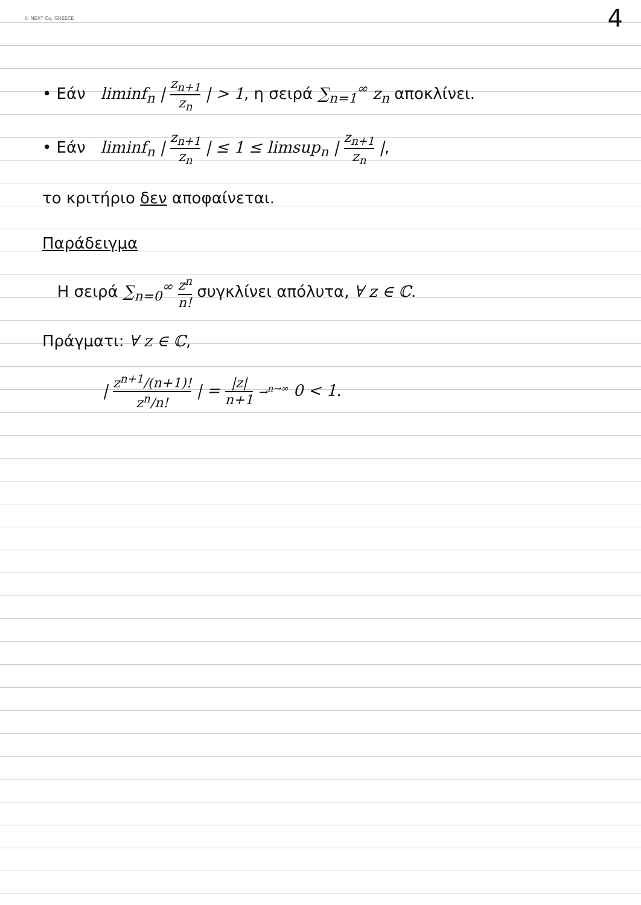© NEXT Co, GREECE 4
• Εάν liminf<sub>n</sub> | z<sub>n+1</sub> z<sub>n</sub> | > 1, η σειρά ∑<sub>n=1</sub><sup>∞</sup> z<sub>n</sub> αποκλίνει.
• Εάν liminf<sub>n</sub> | z<sub>n+1</sub> z<sub>n</sub> | ≤ 1 ≤ limsup<sub>n</sub> | z<sub>n+1</sub> z<sub>n</sub> |,
το κριτήριο δεν αποφαίνεται.
Παράδειγμα
Η σειρά ∑<sub>n=0</sub><sup>∞</sup> z<sup>n</sup> n! συγκλίνει απόλυτα, ∀ z ∈ ℂ.
Πράγματι: ∀ z ∈ ℂ,
| z<sup>n+1</sup>/(n+1)! z<sup>n</sup>/n! | = |z| n+1 →<sup>n→∞</sup> 0 < 1.